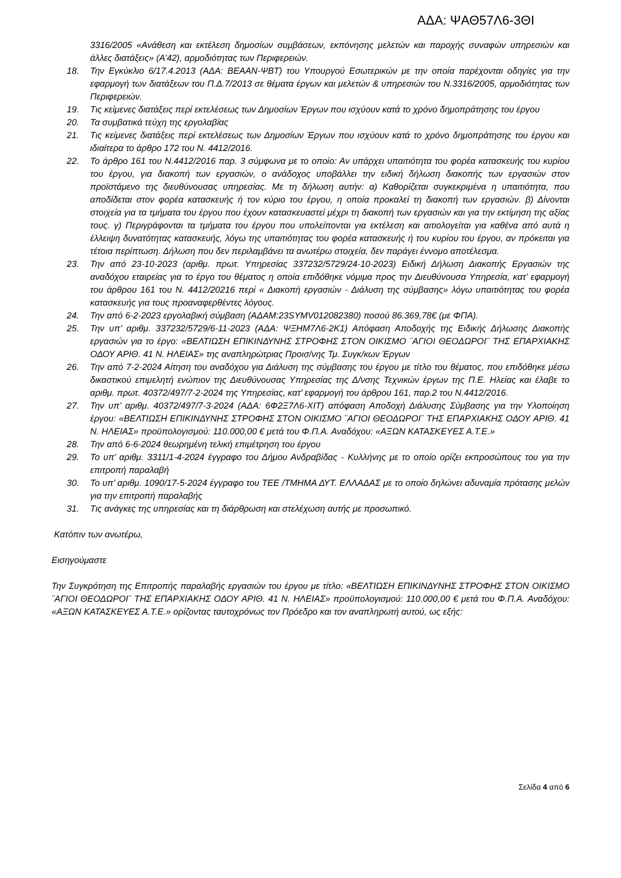ΑΔΑ: ΨΑΘ57Λ6-3ΘΙ
3316/2005 «Ανάθεση και εκτέλεση δημοσίων συμβάσεων, εκπόνησης μελετών και παροχής συναφών υπηρεσιών και άλλες διατάξεις» (Α’42), αρμοδιότητας των Περιφερειών.
18. Την Εγκύκλιο 6/17.4.2013 (ΑΔΑ: ΒΕΑΑΝ-ΨΒΤ) του Υπουργού Εσωτερικών με την οποία παρέχονται οδηγίες για την εφαρμογή των διατάξεων του Π.Δ.7/2013 σε θέματα έργων και μελετών & υπηρεσιών του Ν.3316/2005, αρμοδιότητας των Περιφερειών.
19. Τις κείμενες διατάξεις περί εκτελέσεως των Δημοσίων Έργων που ισχύουν κατά το χρόνο δημοπράτησης του έργου
20. Τα συμβατικά τεύχη της εργολαβίας
21. Τις κείμενες διατάξεις περί εκτελέσεως των Δημοσίων Έργων που ισχύουν κατά το χρόνο δημοπράτησης του έργου και ιδιαίτερα το άρθρο 172 του Ν. 4412/2016.
22. Το άρθρο 161 του Ν.4412/2016 παρ. 3 σύμφωνα με το οποίο: Αν υπάρχει υπαιτιότητα του φορέα κατασκευής του κυρίου του έργου, για διακοπή των εργασιών, ο ανάδοχος υποβάλλει την ειδική δήλωση διακοπής των εργασιών στον προϊστάμενο της διευθύνουσας υπηρεσίας. Με τη δήλωση αυτήν: α) Καθορίζεται συγκεκριμένα η υπαιτιότητα, που αποδίδεται στον φορέα κατασκευής ή τον κύριο του έργου, η οποία προκαλεί τη διακοπή των εργασιών. β) Δίνονται στοιχεία για τα τμήματα του έργου που έχουν κατασκευαστεί μέχρι τη διακοπή των εργασιών και για την εκτίμηση της αξίας τους. γ) Περιγράφονται τα τμήματα του έργου που υπολείπονται για εκτέλεση και αιτιολογείται για καθένα από αυτά η έλλειψη δυνατότητας κατασκευής, λόγω της υπαιτιότητας του φορέα κατασκευής ή του κυρίου του έργου, αν πρόκειται για τέτοια περίπτωση. Δήλωση που δεν περιλαμβάνει τα ανωτέρω στοιχεία, δεν παράγει έννομο αποτέλεσμα.
23. Την από 23-10-2023 (αριθμ. πρωτ. Υπηρεσίας 337232/5729/24-10-2023) Ειδική Δήλωση Διακοπής Εργασιών της αναδόχου εταιρείας για το έργο του θέματος η οποία επιδόθηκε νόμιμα προς την Διευθύνουσα Υπηρεσία, κατ’ εφαρμογή του άρθρου 161 του Ν. 4412/20216 περί « Διακοπή εργασιών - Διάλυση της σύμβασης» λόγω υπαιτιότητας του φορέα κατασκευής για τους προαναφερθέντες λόγους.
24. Την από 6-2-2023 εργολαβική σύμβαση (ΑΔΑΜ:23SYMV012082380) ποσού 86.369,78€ (με ΦΠΑ).
25. Την υπ’ αριθμ. 337232/5729/6-11-2023 (ΑΔΑ: ΨΞΗΜ7Λ6-2Κ1) Απόφαση Αποδοχής της Ειδικής Δήλωσης Διακοπής εργασιών για το έργο: «ΒΕΛΤΙΩΣΗ ΕΠΙΚΙΝΔΥΝΗΣ ΣΤΡΟΦΗΣ ΣΤΟΝ ΟΙΚΙΣΜΟ ¨ΑΓΙΟΙ ΘΕΟΔΩΡΟΙ¨ ΤΗΣ ΕΠΑΡΧΙΑΚΗΣ ΟΔΟΥ ΑΡΙΘ. 41 Ν. ΗΛΕΙΑΣ» της αναπληρώτριας Προισ/νης Τμ. Συγκ/κων Έργων
26. Την από 7-2-2024 Αίτηση του αναδόχου για Διάλυση της σύμβασης του έργου με τίτλο του θέματος, που επιδόθηκε μέσω δικαστικού επιμελητή ενώπιον της Διευθύνουσας Υπηρεσίας της Δ/νσης Τεχνικών έργων της Π.Ε. Ηλείας και έλαβε το αριθμ. πρωτ. 40372/497/7-2-2024 της Υπηρεσίας, κατ’ εφαρμογή του άρθρου 161, παρ.2 του Ν.4412/2016.
27. Την υπ’ αριθμ. 40372/497/7-3-2024 (ΑΔΑ: 6Φ2Ξ7Λ6-ΧΙΤ) απόφαση Αποδοχή Διάλυσης Σύμβασης για την Υλοποίηση έργου: «ΒΕΛΤΙΩΣΗ ΕΠΙΚΙΝΔΥΝΗΣ ΣΤΡΟΦΗΣ ΣΤΟΝ ΟΙΚΙΣΜΟ ¨ΑΓΙΟΙ ΘΕΟΔΩΡΟΙ¨ ΤΗΣ ΕΠΑΡΧΙΑΚΗΣ ΟΔΟΥ ΑΡΙΘ. 41 Ν. ΗΛΕΙΑΣ» προϋπολογισμού: 110.000,00 € μετά του Φ.Π.Α. Αναδόχου: «ΑΞΩΝ ΚΑΤΑΣΚΕΥΕΣ Α.Τ.Ε.»
28. Την από 6-6-2024 θεωρημένη τελική επιμέτρηση του έργου
29. Το υπ’ αριθμ. 3311/1-4-2024 έγγραφο του Δήμου Ανδραβίδας - Κυλλήνης με το οποίο ορίζει εκπροσώπους του για την επιτροπή παραλαβή
30. Το υπ’ αριθμ. 1090/17-5-2024 έγγραφο του ΤΕΕ /ΤΜΗΜΑ ΔΥΤ. ΕΛΛΑΔΑΣ με το οποίο δηλώνει αδυναμία πρότασης μελών για την επιτροπή παραλαβής
31. Τις ανάγκες της υπηρεσίας και τη διάρθρωση και στελέχωση αυτής με προσωπικό.
Κατόπιν των ανωτέρω,
Εισηγούμαστε
Την Συγκρότηση της Επιτροπής παραλαβής εργασιών του έργου με τίτλο: «ΒΕΛΤΙΩΣΗ ΕΠΙΚΙΝΔΥΝΗΣ ΣΤΡΟΦΗΣ ΣΤΟΝ ΟΙΚΙΣΜΟ ¨ΑΓΙΟΙ ΘΕΟΔΩΡΟΙ¨ ΤΗΣ ΕΠΑΡΧΙΑΚΗΣ ΟΔΟΥ ΑΡΙΘ. 41 Ν. ΗΛΕΙΑΣ» προϋπολογισμού: 110.000,00 € μετά του Φ.Π.Α. Αναδόχου: «ΑΞΩΝ ΚΑΤΑΣΚΕΥΕΣ Α.Τ.Ε.» ορίζοντας ταυτοχρόνως τον Πρόεδρο και τον αναπληρωτή αυτού, ως εξής:
Σελίδα 4 από 6